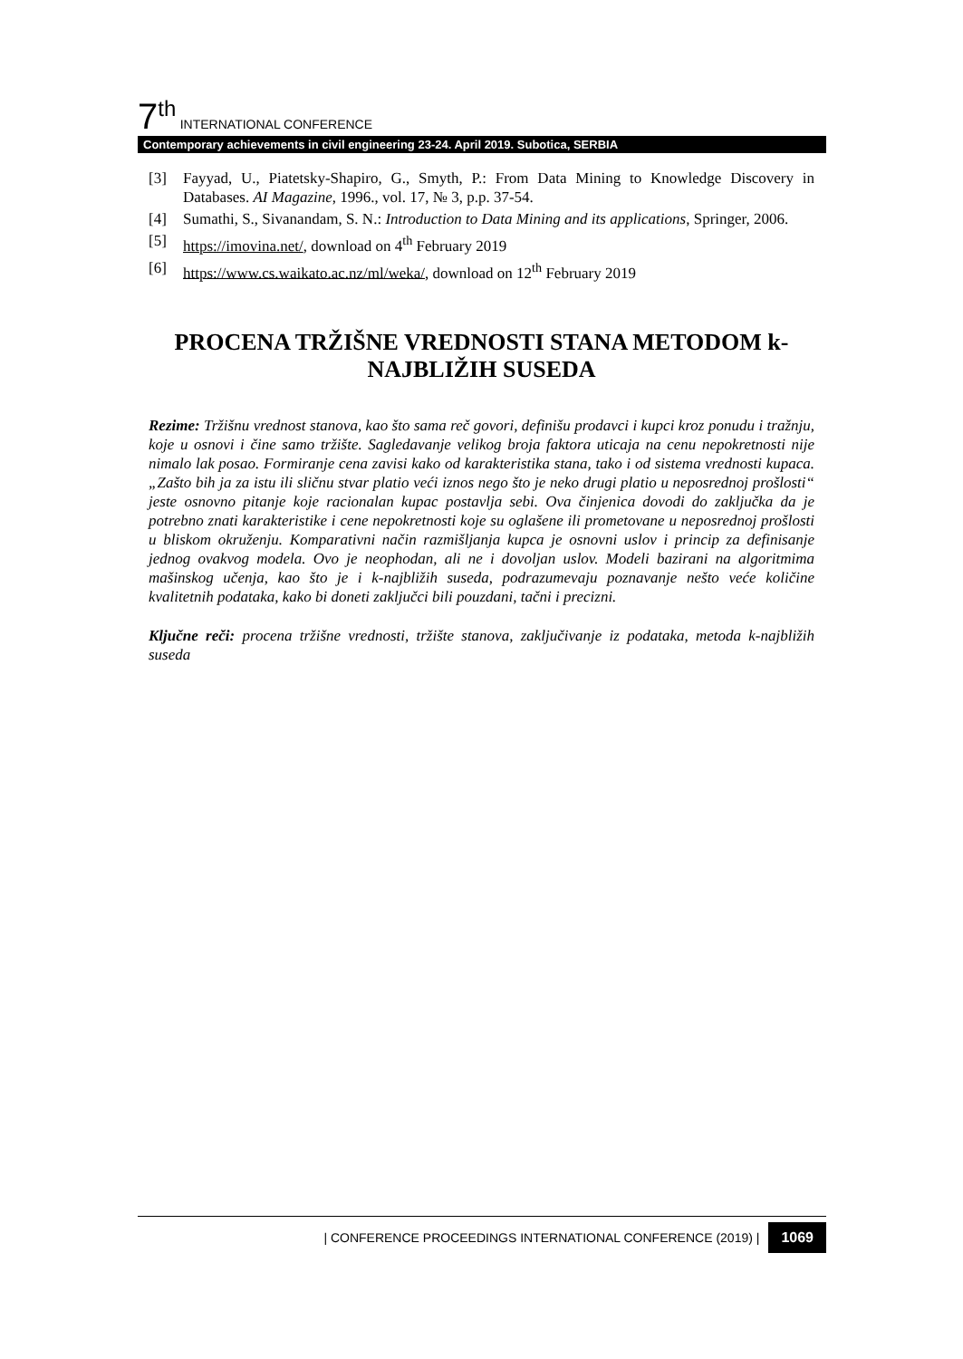7<sup>th</sup> INTERNATIONAL CONFERENCE
Contemporary achievements in civil engineering 23-24. April 2019. Subotica, SERBIA
[3] Fayyad, U., Piatetsky-Shapiro, G., Smyth, P.: From Data Mining to Knowledge Discovery in Databases. AI Magazine, 1996., vol. 17, № 3, p.p. 37-54.
[4] Sumathi, S., Sivanandam, S. N.: Introduction to Data Mining and its applications, Springer, 2006.
[5] https://imovina.net/, download on 4<sup>th</sup> February 2019
[6] https://www.cs.waikato.ac.nz/ml/weka/, download on 12<sup>th</sup> February 2019
PROCENA TRŽIŠNE VREDNOSTI STANA METODOM k-NAJBLIŽIH SUSEDA
Rezime: Tržišnu vrednost stanova, kao što sama reč govori, definišu prodavci i kupci kroz ponudu i tražnju, koje u osnovi i čine samo tržište. Sagledavanje velikog broja faktora uticaja na cenu nepokretnosti nije nimalo lak posao. Formiranje cena zavisi kako od karakteristika stana, tako i od sistema vrednosti kupaca. „Zašto bih ja za istu ili sličnu stvar platio veći iznos nego što je neko drugi platio u neposrednoj prošlosti“ jeste osnovno pitanje koje racionalan kupac postavlja sebi. Ova činjenica dovodi do zaključka da je potrebno znati karakteristike i cene nepokretnosti koje su oglašene ili prometovane u neposrednoj prošlosti u bliskom okruženju. Komparativni način razmišljanja kupca je osnovni uslov i princip za definisanje jednog ovakvog modela. Ovo je neophodan, ali ne i dovoljan uslov. Modeli bazirani na algoritmima mašinskog učenja, kao što je i k-najbližih suseda, podrazumevaju poznavanje nešto veće količine kvalitetnih podataka, kako bi doneti zaključci bili pouzdani, tačni i precizni.
Ključne reči: procena tržišne vrednosti, tržište stanova, zaključivanje iz podataka, metoda k-najbližih suseda
| CONFERENCE PROCEEDINGS INTERNATIONAL CONFERENCE (2019) | 1069